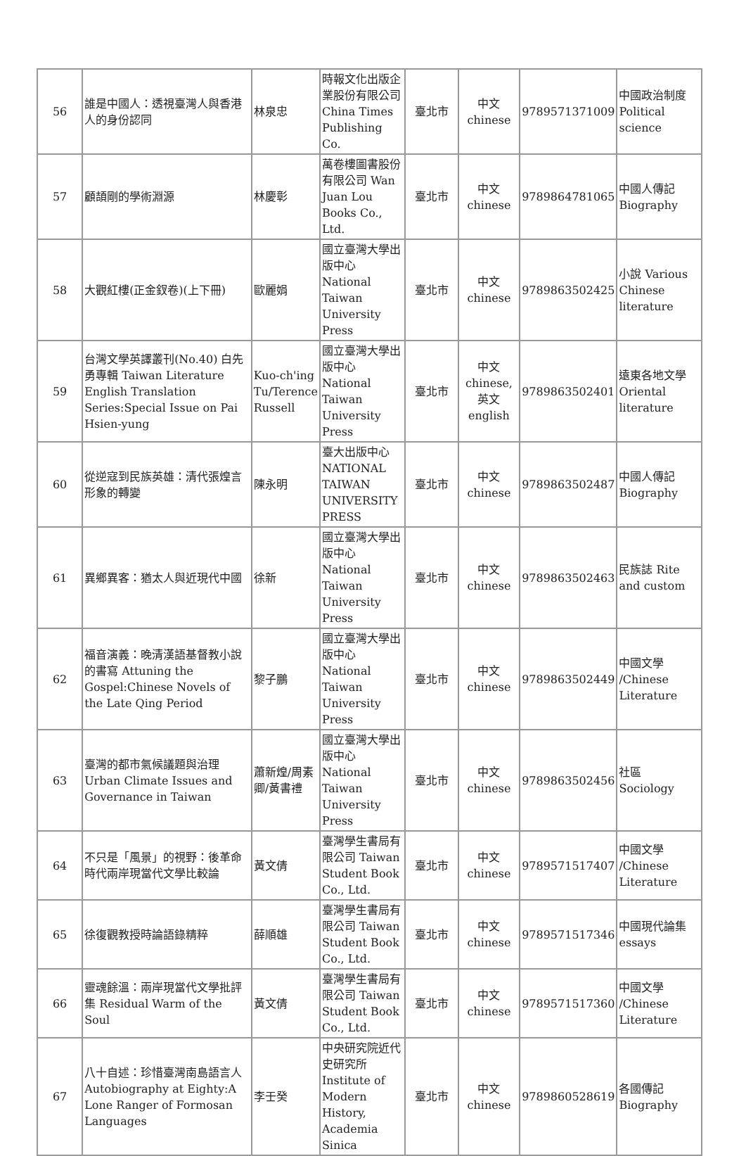| 56 | 誰是中國人：透視臺灣人與香港人的身份認同 | 林泉忠 | 時報文化出版企業股份有限公司 China Times Publishing Co. | 臺北市 | 中文 chinese | 9789571371009 | 中國政治制度 Political science |
| 57 | 顧頡剛的學術淵源 | 林慶彰 | 萬卷樓圖書股份有限公司 Wan Juan Lou Books Co., Ltd. | 臺北市 | 中文 chinese | 9789864781065 | 中國人傳記 Biography |
| 58 | 大觀紅樓(正金釵卷)(上下冊) | 歐麗娟 | 國立臺灣大學出版中心 National Taiwan University Press | 臺北市 | 中文 chinese | 9789863502425 | 小說 Various Chinese literature |
| 59 | 台灣文學英譯叢刊(No.40) 白先勇專輯 Taiwan Literature English Translation Series:Special Issue on Pai Hsien-yung | Kuo-ch'ing Tu/Terence Russell | 國立臺灣大學出版中心 National Taiwan University Press | 臺北市 | 中文 chinese,英文english | 9789863502401 | 遠東各地文學 Oriental literature |
| 60 | 從逆寇到民族英雄：清代張煌言形象的轉變 | 陳永明 | 臺大出版中心 NATIONAL TAIWAN UNIVERSITY PRESS | 臺北市 | 中文 chinese | 9789863502487 | 中國人傳記 Biography |
| 61 | 異鄉異客：猶太人與近現代中國 | 徐新 | 國立臺灣大學出版中心 National Taiwan University Press | 臺北市 | 中文 chinese | 9789863502463 | 民族誌 Rite and custom |
| 62 | 福音演義：晚清漢語基督教小說的書寫 Attuning the Gospel:Chinese Novels of the Late Qing Period | 黎子鵬 | 國立臺灣大學出版中心 National Taiwan University Press | 臺北市 | 中文 chinese | 9789863502449 | 中國文學 /Chinese Literature |
| 63 | 臺灣的都市氣候議題與治理 Urban Climate Issues and Governance in Taiwan | 蕭新煌/周素卿/黃書禮 | 國立臺灣大學出版中心 National Taiwan University Press | 臺北市 | 中文 chinese | 9789863502456 | 社區 Sociology |
| 64 | 不只是「風景」的視野：後革命時代兩岸現當代文學比較論 | 黃文倩 | 臺灣學生書局有限公司 Taiwan Student Book Co., Ltd. | 臺北市 | 中文 chinese | 9789571517407 | 中國文學 /Chinese Literature |
| 65 | 徐復觀教授時論語錄精粹 | 薛順雄 | 臺灣學生書局有限公司 Taiwan Student Book Co., Ltd. | 臺北市 | 中文 chinese | 9789571517346 | 中國現代論集 essays |
| 66 | 靈魂餘溫：兩岸現當代文學批評集 Residual Warm of the Soul | 黃文倩 | 臺灣學生書局有限公司 Taiwan Student Book Co., Ltd. | 臺北市 | 中文 chinese | 9789571517360 | 中國文學 /Chinese Literature |
| 67 | 八十自述：珍惜臺灣南島語言人 Autobiography at Eighty:A Lone Ranger of Formosan Languages | 李壬癸 | 中央研究院近代史研究所 Institute of Modern History, Academia Sinica | 臺北市 | 中文 chinese | 9789860528619 | 各國傳記 Biography |